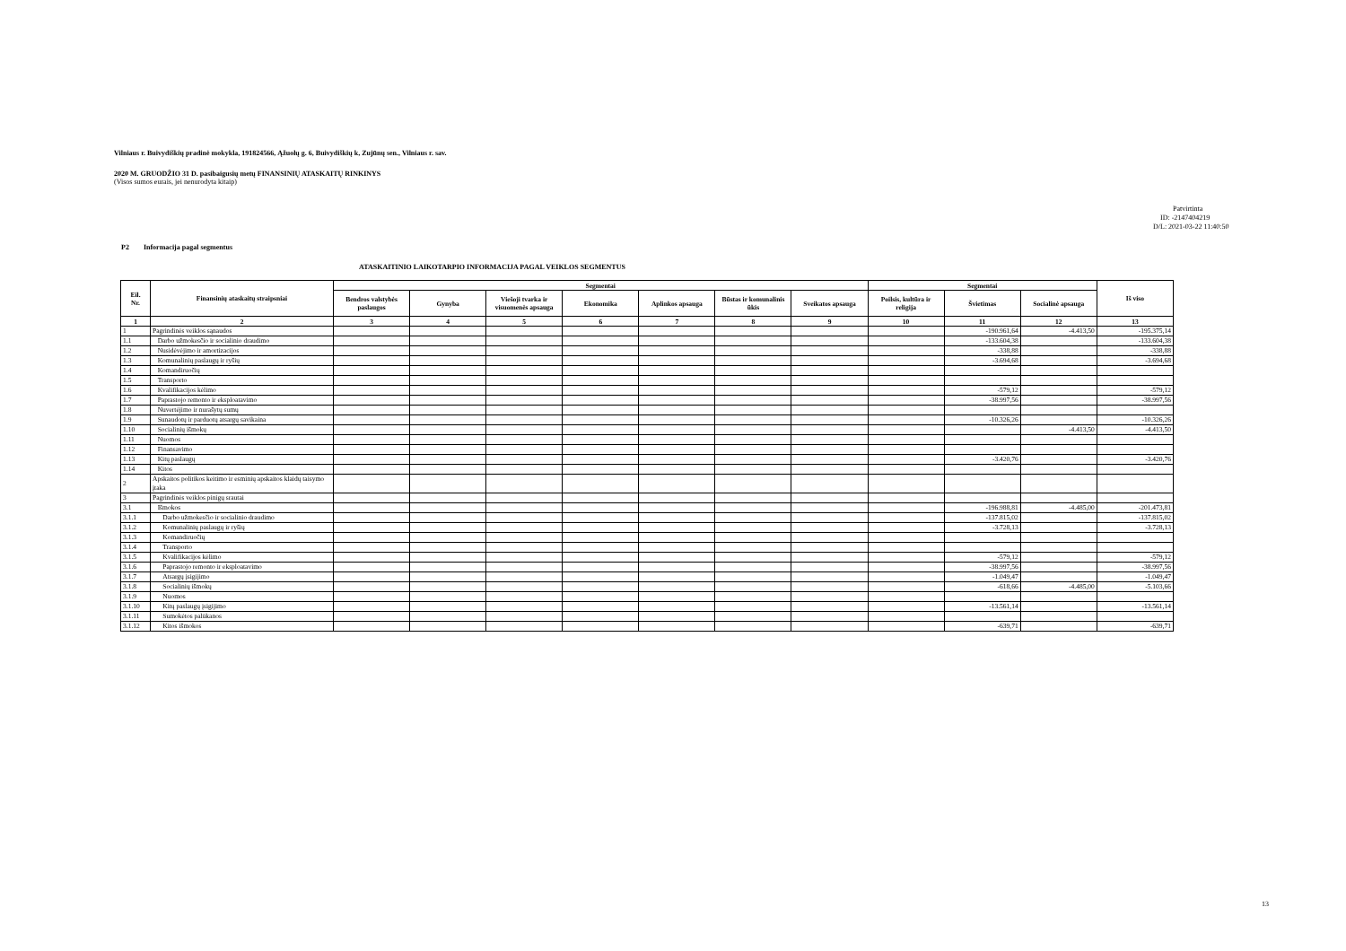Vilniaus r. Buivydiškių pradinė mokykla, 191824566, Ąžuolų g. 6, Buivydiškių k, Zujūnų sen., Vilniaus r. sav.
2020 M. GRUODŽIO 31 D. pasibaigusių metų FINANSINIŲ ATASKAITŲ RINKINYS
(Visos sumos eurais, jei nenurodyta kitaip)
Patvirtinta
ID: -2147404219
D/L: 2021-03-22 11:40:50
P2 Informacija pagal segmentus
ATASKAITINIO LAIKOTARPIO INFORMACIJA PAGAL VEIKLOS SEGMENTUS
| Eil. Nr. | Finansinių ataskaitų straipsniai | Segmentai | | | | | | | Segmentai | | | Iš viso |
| --- | --- | --- | --- | --- | --- | --- | --- | --- | --- | --- | --- | --- |
| | | Bendros valstybės paslaugos | Gynyba | Viešoji tvarka ir visuomenės apsauga | Ekonomika | Aplinkos apsauga | Būstas ir komunalinis ūkis | Sveikatos apsauga | Poilsis, kultūra ir religija | Švietimas | Socialinė apsauga | |
| 1 | 2 | 3 | 4 | 5 | 6 | 7 | 8 | 9 | 10 | 11 | 12 | 13 |
| 1 | Pagrindinės veiklos sąnaudos | | | | | | | | | -190.961,64 | -4.413,50 | -195.375,14 |
| 1.1 | Darbo užmokesčio ir socialinio draudimo | | | | | | | | | -133.604,38 | | -133.604,38 |
| 1.2 | Nusidėvėjimo ir amortizacijos | | | | | | | | | -338,88 | | -338,88 |
| 1.3 | Komunalinių paslaugų ir ryšių | | | | | | | | | -3.694,68 | | -3.694,68 |
| 1.4 | Komandiruočių | | | | | | | | | | | |
| 1.5 | Transporto | | | | | | | | | | | |
| 1.6 | Kvalifikacijos kėlimo | | | | | | | | | -579,12 | | -579,12 |
| 1.7 | Paprastojo remonto ir eksploatavimo | | | | | | | | | -38.997,56 | | -38.997,56 |
| 1.8 | Nuvertėjimo ir nurašytų sumų | | | | | | | | | | | |
| 1.9 | Sunaudotų ir parduotų atsargų savikaina | | | | | | | | | -10.326,26 | | -10.326,26 |
| 1.10 | Socialinių išmokų | | | | | | | | | | -4.413,50 | -4.413,50 |
| 1.11 | Nuomos | | | | | | | | | | | |
| 1.12 | Finansavimo | | | | | | | | | | | |
| 1.13 | Kitų paslaugų | | | | | | | | | -3.420,76 | | -3.420,76 |
| 1.14 | Kitos | | | | | | | | | | | |
| 2 | Apskaitos politikos keitimo ir esminių apskaitos klaidų taisymo įtaka | | | | | | | | | | | |
| 3 | Pagrindinės veiklos pinigų srautai | | | | | | | | | | | |
| 3.1 | Išmokos | | | | | | | | | -196.988,81 | -4.485,00 | -201.473,81 |
| 3.1.1 | Darbo užmokesčio ir socialinio draudimo | | | | | | | | | -137.815,02 | | -137.815,02 |
| 3.1.2 | Komunalinių paslaugų ir ryšių | | | | | | | | | -3.728,13 | | -3.728,13 |
| 3.1.3 | Komandiruočių | | | | | | | | | | | |
| 3.1.4 | Transporto | | | | | | | | | | | |
| 3.1.5 | Kvalifikacijos kėlimo | | | | | | | | | -579,12 | | -579,12 |
| 3.1.6 | Paprastojo remonto ir eksploatavimo | | | | | | | | | -38.997,56 | | -38.997,56 |
| 3.1.7 | Atsargų įsigijimo | | | | | | | | | -1.049,47 | | -1.049,47 |
| 3.1.8 | Socialinių išmokų | | | | | | | | | -618,66 | -4.485,00 | -5.103,66 |
| 3.1.9 | Nuomos | | | | | | | | | | | |
| 3.1.10 | Kitų paslaugų įsigijimo | | | | | | | | | -13.561,14 | | -13.561,14 |
| 3.1.11 | Sumokėtos palūkanos | | | | | | | | | | | |
| 3.1.12 | Kitos išmokos | | | | | | | | | -639,71 | | -639,71 |
13